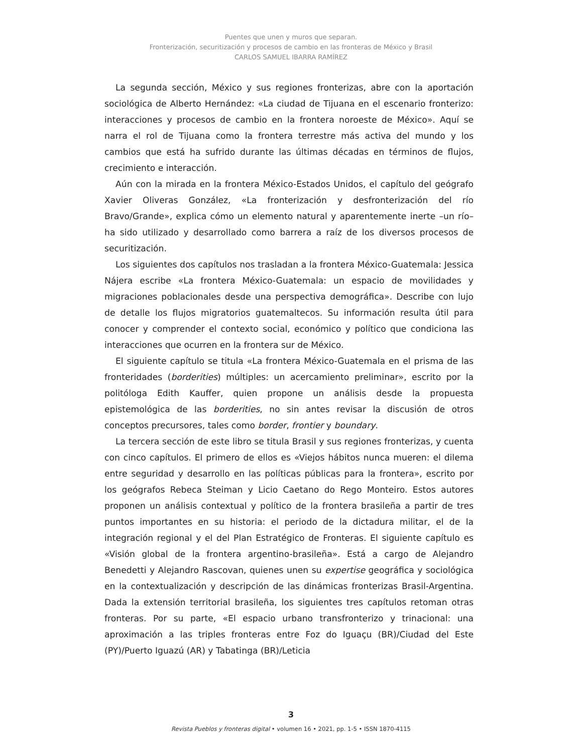Puentes que unen y muros que separan.
Fronterización, securitización y procesos de cambio en las fronteras de México y Brasil
CARLOS SAMUEL IBARRA RAMÍREZ
La segunda sección, México y sus regiones fronterizas, abre con la aportación sociológica de Alberto Hernández: «La ciudad de Tijuana en el escenario fronterizo: interacciones y procesos de cambio en la frontera noroeste de México». Aquí se narra el rol de Tijuana como la frontera terrestre más activa del mundo y los cambios que está ha sufrido durante las últimas décadas en términos de flujos, crecimiento e interacción.
Aún con la mirada en la frontera México-Estados Unidos, el capítulo del geógrafo Xavier Oliveras González, «La fronterización y desfronterización del río Bravo/Grande», explica cómo un elemento natural y aparentemente inerte –un río– ha sido utilizado y desarrollado como barrera a raíz de los diversos procesos de securitización.
Los siguientes dos capítulos nos trasladan a la frontera México-Guatemala: Jessica Nájera escribe «La frontera México-Guatemala: un espacio de movilidades y migraciones poblacionales desde una perspectiva demográfica». Describe con lujo de detalle los flujos migratorios guatemaltecos. Su información resulta útil para conocer y comprender el contexto social, económico y político que condiciona las interacciones que ocurren en la frontera sur de México.
El siguiente capítulo se titula «La frontera México-Guatemala en el prisma de las fronteridades (borderities) múltiples: un acercamiento preliminar», escrito por la politóloga Edith Kauffer, quien propone un análisis desde la propuesta epistemológica de las borderities, no sin antes revisar la discusión de otros conceptos precursores, tales como border, frontier y boundary.
La tercera sección de este libro se titula Brasil y sus regiones fronterizas, y cuenta con cinco capítulos. El primero de ellos es «Viejos hábitos nunca mueren: el dilema entre seguridad y desarrollo en las políticas públicas para la frontera», escrito por los geógrafos Rebeca Steiman y Licio Caetano do Rego Monteiro. Estos autores proponen un análisis contextual y político de la frontera brasileña a partir de tres puntos importantes en su historia: el periodo de la dictadura militar, el de la integración regional y el del Plan Estratégico de Fronteras. El siguiente capítulo es «Visión global de la frontera argentino-brasileña». Está a cargo de Alejandro Benedetti y Alejandro Rascovan, quienes unen su expertise geográfica y sociológica en la contextualización y descripción de las dinámicas fronterizas Brasil-Argentina. Dada la extensión territorial brasileña, los siguientes tres capítulos retoman otras fronteras. Por su parte, «El espacio urbano transfronterizo y trinacional: una aproximación a las triples fronteras entre Foz do Iguaçu (BR)/Ciudad del Este (PY)/Puerto Iguazú (AR) y Tabatinga (BR)/Leticia
3
Revista Pueblos y fronteras digital • volumen 16 • 2021, pp. 1-5 • ISSN 1870-4115